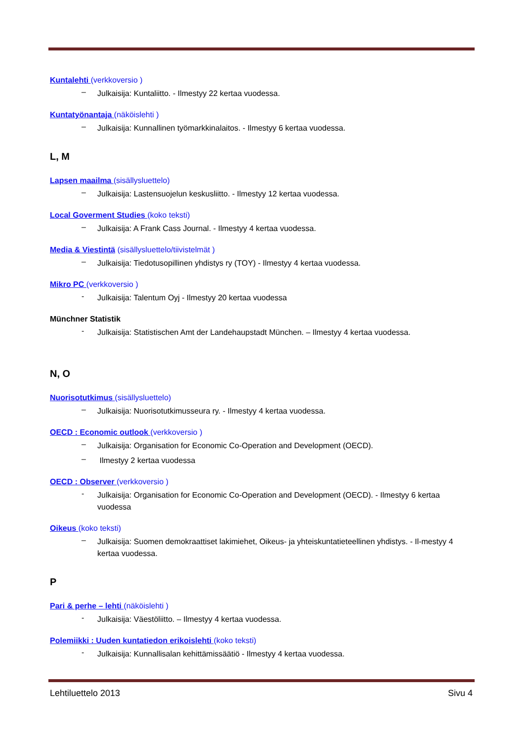Kuntalehti (verkkoversio )
– Julkaisija: Kuntaliitto. - Ilmestyy 22 kertaa vuodessa.
Kuntatyönantaja (näköislehti )
– Julkaisija: Kunnallinen työmarkkinalaitos. - Ilmestyy 6 kertaa vuodessa.
L, M
Lapsen maailma (sisällysluettelo)
– Julkaisija: Lastensuojelun keskusliitto. - Ilmestyy 12 kertaa vuodessa.
Local Goverment Studies (koko teksti)
– Julkaisija: A Frank Cass Journal. - Ilmestyy 4 kertaa vuodessa.
Media & Viestintä (sisällysluettelo/tiivistelmät )
– Julkaisija: Tiedotusopillinen yhdistys ry (TOY) - Ilmestyy 4 kertaa vuodessa.
Mikro PC (verkkoversio )
- Julkaisija: Talentum Oyj - Ilmestyy 20 kertaa vuodessa
Münchner Statistik
- Julkaisija: Statistischen Amt der Landehaupstadt München. – Ilmestyy 4 kertaa vuodessa.
N, O
Nuorisotutkimus (sisällysluettelo)
– Julkaisija: Nuorisotutkimusseura ry. - Ilmestyy 4 kertaa vuodessa.
OECD : Economic outlook (verkkoversio )
– Julkaisija: Organisation for Economic Co-Operation and Development (OECD).
– Ilmestyy 2 kertaa vuodessa
OECD : Observer (verkkoversio )
- Julkaisija: Organisation for Economic Co-Operation and Development (OECD). - Ilmestyy 6 kertaa vuodessa
Oikeus (koko teksti)
– Julkaisija: Suomen demokraattiset lakimiehet, Oikeus- ja yhteiskuntatieteellinen yhdistys. - Il-mestyy 4 kertaa vuodessa.
P
Pari & perhe – lehti (näköislehti )
- Julkaisija: Väestöliitto. – Ilmestyy 4 kertaa vuodessa.
Polemiikki : Uuden kuntatiedon erikoislehti (koko teksti)
- Julkaisija: Kunnallisalan kehittämissäätiö - Ilmestyy 4 kertaa vuodessa.
Lehtiluettelo 2013 Sivu 4